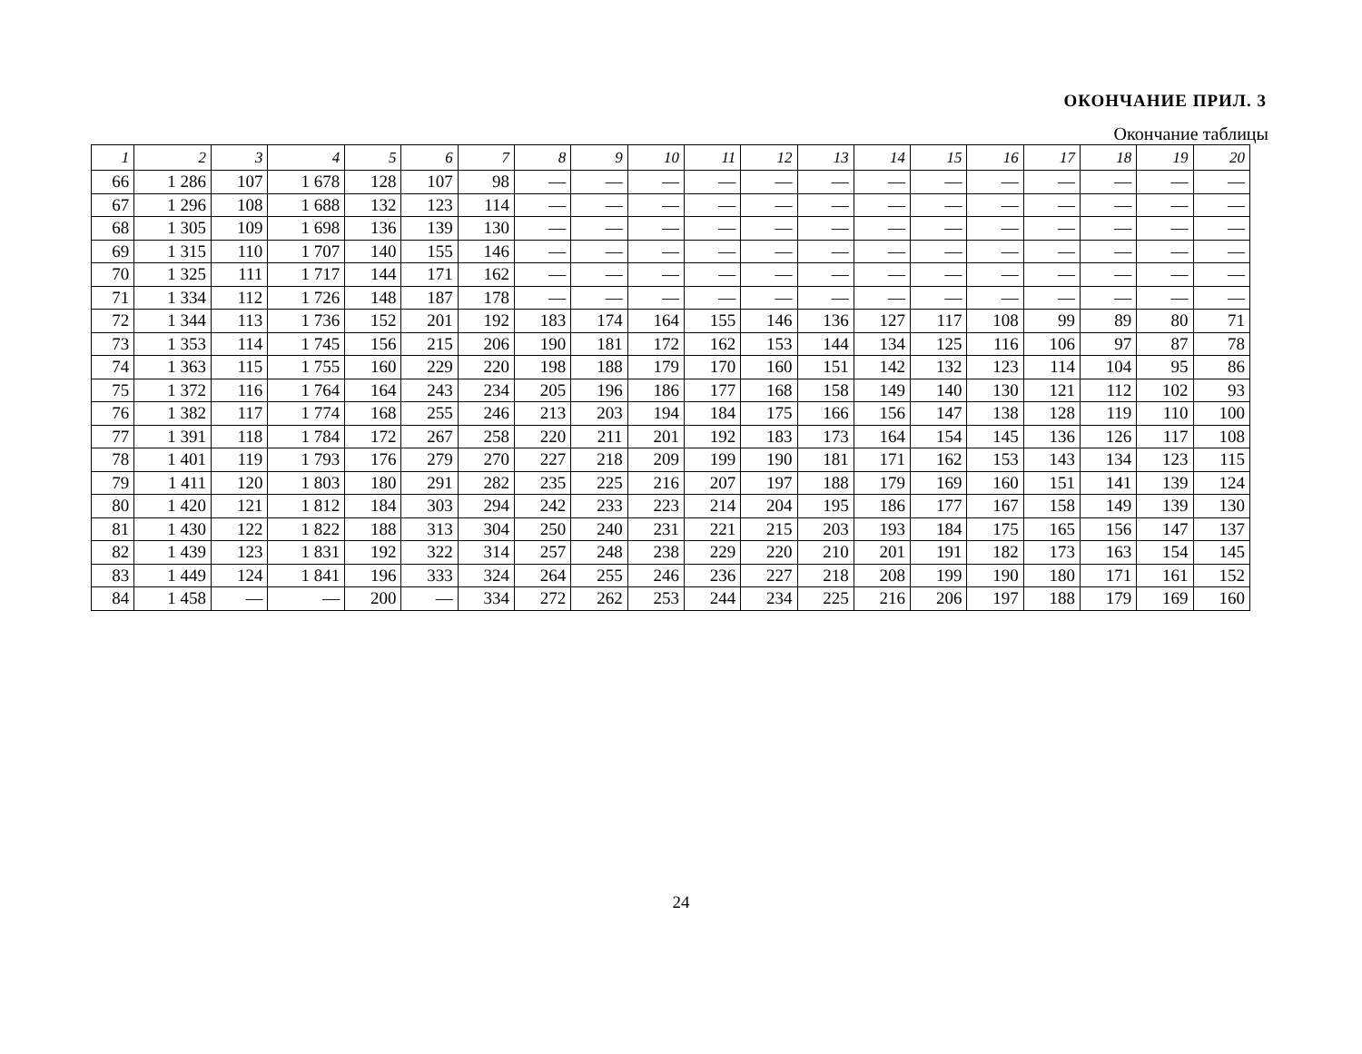ОКОНЧАНИЕ ПРИЛ. 3
Окончание таблицы
| 1 | 2 | 3 | 4 | 5 | 6 | 7 | 8 | 9 | 10 | 11 | 12 | 13 | 14 | 15 | 16 | 17 | 18 | 19 | 20 |
| --- | --- | --- | --- | --- | --- | --- | --- | --- | --- | --- | --- | --- | --- | --- | --- | --- | --- | --- | --- |
| 66 | 1 286 | 107 | 1 678 | 128 | 107 | 98 | — | — | — | — | — | — | — | — | — | — | — | — | — |
| 67 | 1 296 | 108 | 1 688 | 132 | 123 | 114 | — | — | — | — | — | — | — | — | — | — | — | — | — |
| 68 | 1 305 | 109 | 1 698 | 136 | 139 | 130 | — | — | — | — | — | — | — | — | — | — | — | — | — |
| 69 | 1 315 | 110 | 1 707 | 140 | 155 | 146 | — | — | — | — | — | — | — | — | — | — | — | — | — |
| 70 | 1 325 | 111 | 1 717 | 144 | 171 | 162 | — | — | — | — | — | — | — | — | — | — | — | — | — |
| 71 | 1 334 | 112 | 1 726 | 148 | 187 | 178 | — | — | — | — | — | — | — | — | — | — | — | — | — |
| 72 | 1 344 | 113 | 1 736 | 152 | 201 | 192 | 183 | 174 | 164 | 155 | 146 | 136 | 127 | 117 | 108 | 99 | 89 | 80 | 71 |
| 73 | 1 353 | 114 | 1 745 | 156 | 215 | 206 | 190 | 181 | 172 | 162 | 153 | 144 | 134 | 125 | 116 | 106 | 97 | 87 | 78 |
| 74 | 1 363 | 115 | 1 755 | 160 | 229 | 220 | 198 | 188 | 179 | 170 | 160 | 151 | 142 | 132 | 123 | 114 | 104 | 95 | 86 |
| 75 | 1 372 | 116 | 1 764 | 164 | 243 | 234 | 205 | 196 | 186 | 177 | 168 | 158 | 149 | 140 | 130 | 121 | 112 | 102 | 93 |
| 76 | 1 382 | 117 | 1 774 | 168 | 255 | 246 | 213 | 203 | 194 | 184 | 175 | 166 | 156 | 147 | 138 | 128 | 119 | 110 | 100 |
| 77 | 1 391 | 118 | 1 784 | 172 | 267 | 258 | 220 | 211 | 201 | 192 | 183 | 173 | 164 | 154 | 145 | 136 | 126 | 117 | 108 |
| 78 | 1 401 | 119 | 1 793 | 176 | 279 | 270 | 227 | 218 | 209 | 199 | 190 | 181 | 171 | 162 | 153 | 143 | 134 | 123 | 115 |
| 79 | 1 411 | 120 | 1 803 | 180 | 291 | 282 | 235 | 225 | 216 | 207 | 197 | 188 | 179 | 169 | 160 | 151 | 141 | 139 | 124 |
| 80 | 1 420 | 121 | 1 812 | 184 | 303 | 294 | 242 | 233 | 223 | 214 | 204 | 195 | 186 | 177 | 167 | 158 | 149 | 139 | 130 |
| 81 | 1 430 | 122 | 1 822 | 188 | 313 | 304 | 250 | 240 | 231 | 221 | 215 | 203 | 193 | 184 | 175 | 165 | 156 | 147 | 137 |
| 82 | 1 439 | 123 | 1 831 | 192 | 322 | 314 | 257 | 248 | 238 | 229 | 220 | 210 | 201 | 191 | 182 | 173 | 163 | 154 | 145 |
| 83 | 1 449 | 124 | 1 841 | 196 | 333 | 324 | 264 | 255 | 246 | 236 | 227 | 218 | 208 | 199 | 190 | 180 | 171 | 161 | 152 |
| 84 | 1 458 | — | — | 200 | — | 334 | 272 | 262 | 253 | 244 | 234 | 225 | 216 | 206 | 197 | 188 | 179 | 169 | 160 |
24